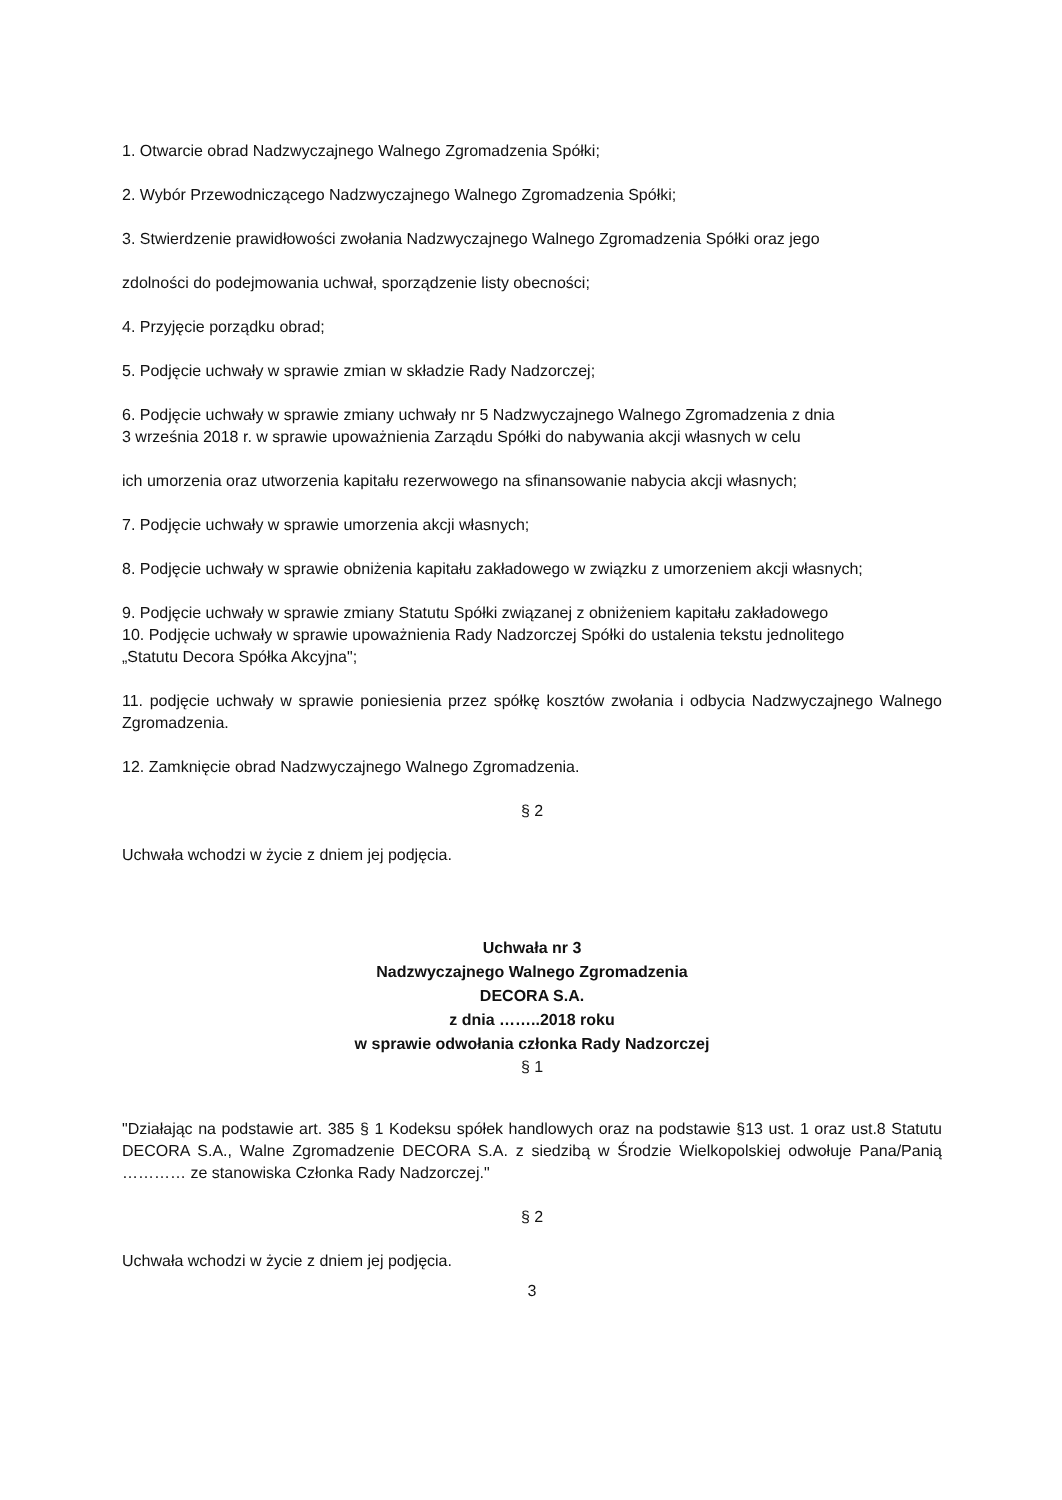1. Otwarcie obrad Nadzwyczajnego Walnego Zgromadzenia Spółki;
2. Wybór Przewodniczącego Nadzwyczajnego Walnego Zgromadzenia Spółki;
3. Stwierdzenie prawidłowości zwołania Nadzwyczajnego Walnego Zgromadzenia Spółki oraz jego
zdolności do podejmowania uchwał, sporządzenie listy obecności;
4. Przyjęcie porządku obrad;
5. Podjęcie uchwały w sprawie zmian w składzie Rady Nadzorczej;
6. Podjęcie uchwały w sprawie zmiany uchwały nr 5 Nadzwyczajnego Walnego Zgromadzenia z dnia
3 września 2018 r. w sprawie upoważnienia Zarządu Spółki do nabywania akcji własnych w celu
ich umorzenia oraz utworzenia kapitału rezerwowego na sfinansowanie nabycia akcji własnych;
7. Podjęcie uchwały w sprawie umorzenia akcji własnych;
8. Podjęcie uchwały w sprawie obniżenia kapitału zakładowego w związku z umorzeniem akcji własnych;
9. Podjęcie uchwały w sprawie zmiany Statutu Spółki związanej z obniżeniem kapitału zakładowego
10. Podjęcie uchwały w sprawie upoważnienia Rady Nadzorczej Spółki do ustalenia tekstu jednolitego
„Statutu Decora Spółka Akcyjna";
11. podjęcie uchwały w sprawie poniesienia przez spółkę kosztów zwołania i odbycia Nadzwyczajnego Walnego Zgromadzenia.
12. Zamknięcie obrad Nadzwyczajnego Walnego Zgromadzenia.
§ 2
Uchwała wchodzi w życie z dniem jej podjęcia.
Uchwała nr 3
Nadzwyczajnego Walnego Zgromadzenia
DECORA S.A.
z dnia ……..2018 roku
w sprawie odwołania członka Rady Nadzorczej
§ 1
"Działając na podstawie art. 385 § 1 Kodeksu spółek handlowych oraz na podstawie §13 ust. 1 oraz ust.8 Statutu DECORA S.A., Walne Zgromadzenie DECORA S.A. z siedzibą w Środzie Wielkopolskiej odwołuje Pana/Panią ………… ze stanowiska Członka Rady Nadzorczej."
§ 2
Uchwała wchodzi w życie z dniem jej podjęcia.
3